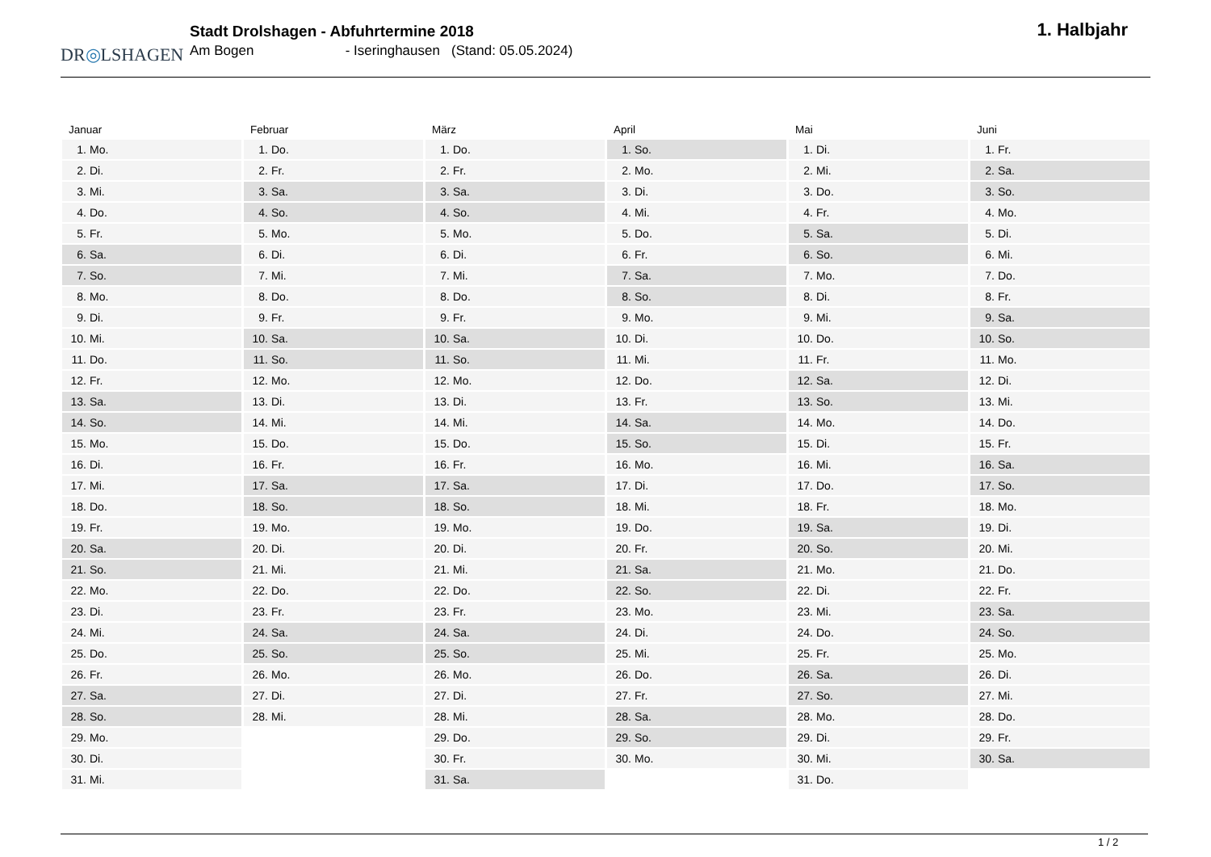DR◎LSHAGEN
Stadt Drolshagen - Abfuhrtermine 2018
Am Bogen - Iseringhausen (Stand: 05.05.2024)
1. Halbjahr
Januar
| 1. | Mo. |
| 2. | Di. |
| 3. | Mi. |
| 4. | Do. |
| 5. | Fr. |
| 6. | Sa. |
| 7. | So. |
| 8. | Mo. |
| 9. | Di. |
| 10. | Mi. |
| 11. | Do. |
| 12. | Fr. |
| 13. | Sa. |
| 14. | So. |
| 15. | Mo. |
| 16. | Di. |
| 17. | Mi. |
| 18. | Do. |
| 19. | Fr. |
| 20. | Sa. |
| 21. | So. |
| 22. | Mo. |
| 23. | Di. |
| 24. | Mi. |
| 25. | Do. |
| 26. | Fr. |
| 27. | Sa. |
| 28. | So. |
| 29. | Mo. |
| 30. | Di. |
| 31. | Mi. |
Februar
| 1. | Do. |
| 2. | Fr. |
| 3. | Sa. |
| 4. | So. |
| 5. | Mo. |
| 6. | Di. |
| 7. | Mi. |
| 8. | Do. |
| 9. | Fr. |
| 10. | Sa. |
| 11. | So. |
| 12. | Mo. |
| 13. | Di. |
| 14. | Mi. |
| 15. | Do. |
| 16. | Fr. |
| 17. | Sa. |
| 18. | So. |
| 19. | Mo. |
| 20. | Di. |
| 21. | Mi. |
| 22. | Do. |
| 23. | Fr. |
| 24. | Sa. |
| 25. | So. |
| 26. | Mo. |
| 27. | Di. |
| 28. | Mi. |
März
| 1. | Do. |
| 2. | Fr. |
| 3. | Sa. |
| 4. | So. |
| 5. | Mo. |
| 6. | Di. |
| 7. | Mi. |
| 8. | Do. |
| 9. | Fr. |
| 10. | Sa. |
| 11. | So. |
| 12. | Mo. |
| 13. | Di. |
| 14. | Mi. |
| 15. | Do. |
| 16. | Fr. |
| 17. | Sa. |
| 18. | So. |
| 19. | Mo. |
| 20. | Di. |
| 21. | Mi. |
| 22. | Do. |
| 23. | Fr. |
| 24. | Sa. |
| 25. | So. |
| 26. | Mo. |
| 27. | Di. |
| 28. | Mi. |
| 29. | Do. |
| 30. | Fr. |
| 31. | Sa. |
April
| 1. | So. |
| 2. | Mo. |
| 3. | Di. |
| 4. | Mi. |
| 5. | Do. |
| 6. | Fr. |
| 7. | Sa. |
| 8. | So. |
| 9. | Mo. |
| 10. | Di. |
| 11. | Mi. |
| 12. | Do. |
| 13. | Fr. |
| 14. | Sa. |
| 15. | So. |
| 16. | Mo. |
| 17. | Di. |
| 18. | Mi. |
| 19. | Do. |
| 20. | Fr. |
| 21. | Sa. |
| 22. | So. |
| 23. | Mo. |
| 24. | Di. |
| 25. | Mi. |
| 26. | Do. |
| 27. | Fr. |
| 28. | Sa. |
| 29. | So. |
| 30. | Mo. |
Mai
| 1. | Di. |
| 2. | Mi. |
| 3. | Do. |
| 4. | Fr. |
| 5. | Sa. |
| 6. | So. |
| 7. | Mo. |
| 8. | Di. |
| 9. | Mi. |
| 10. | Do. |
| 11. | Fr. |
| 12. | Sa. |
| 13. | So. |
| 14. | Mo. |
| 15. | Di. |
| 16. | Mi. |
| 17. | Do. |
| 18. | Fr. |
| 19. | Sa. |
| 20. | So. |
| 21. | Mo. |
| 22. | Di. |
| 23. | Mi. |
| 24. | Do. |
| 25. | Fr. |
| 26. | Sa. |
| 27. | So. |
| 28. | Mo. |
| 29. | Di. |
| 30. | Mi. |
| 31. | Do. |
Juni
| 1. | Fr. |
| 2. | Sa. |
| 3. | So. |
| 4. | Mo. |
| 5. | Di. |
| 6. | Mi. |
| 7. | Do. |
| 8. | Fr. |
| 9. | Sa. |
| 10. | So. |
| 11. | Mo. |
| 12. | Di. |
| 13. | Mi. |
| 14. | Do. |
| 15. | Fr. |
| 16. | Sa. |
| 17. | So. |
| 18. | Mo. |
| 19. | Di. |
| 20. | Mi. |
| 21. | Do. |
| 22. | Fr. |
| 23. | Sa. |
| 24. | So. |
| 25. | Mo. |
| 26. | Di. |
| 27. | Mi. |
| 28. | Do. |
| 29. | Fr. |
| 30. | Sa. |
1 / 2